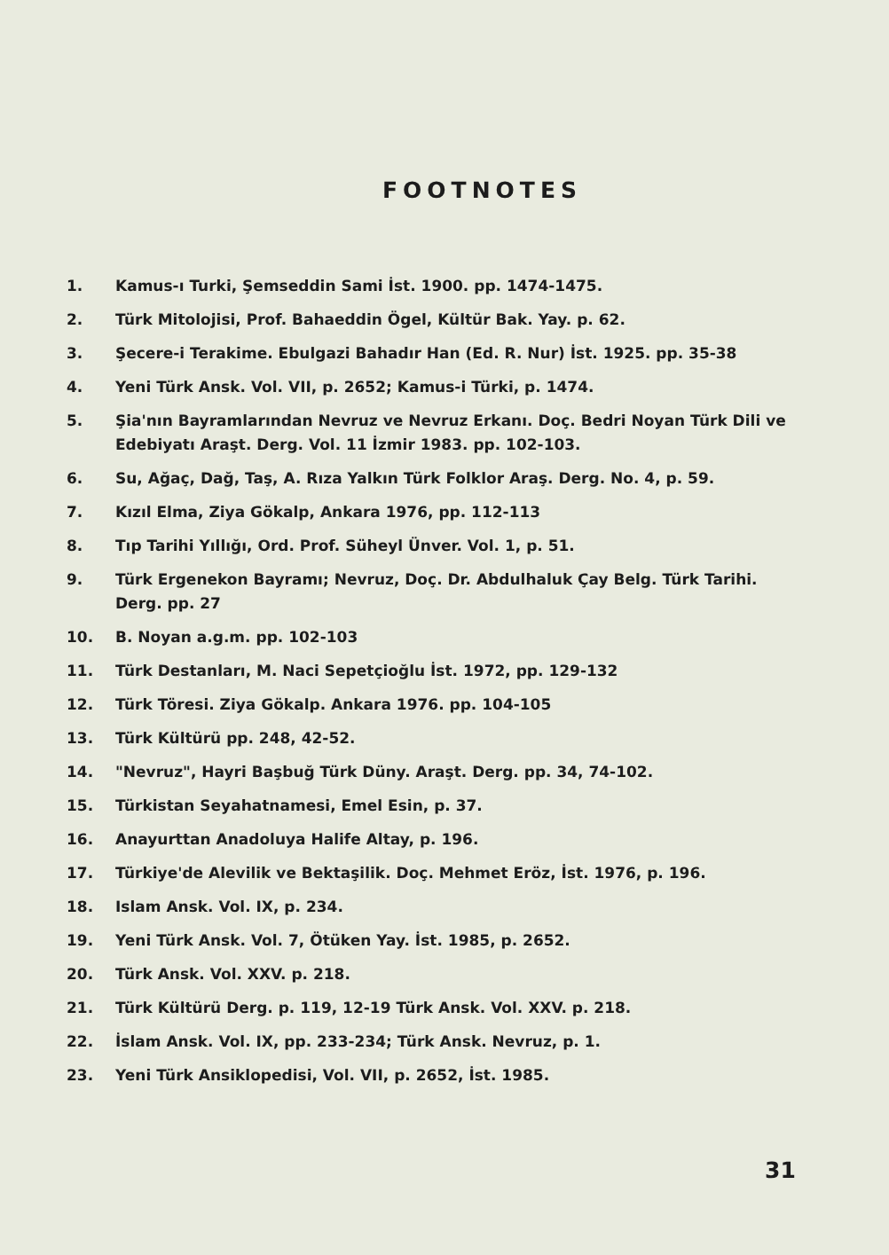FOOTNOTES
1. Kamus-ı Turki, Şemseddin Sami İst. 1900. pp. 1474-1475.
2. Türk Mitolojisi, Prof. Bahaeddin Ögel, Kültür Bak. Yay. p. 62.
3. Şecere-i Terakime. Ebulgazi Bahadır Han (Ed. R. Nur) İst. 1925. pp. 35-38
4. Yeni Türk Ansk. Vol. VII, p. 2652; Kamus-i Türki, p. 1474.
5. Şia'nın Bayramlarından Nevruz ve Nevruz Erkanı. Doç. Bedri Noyan Türk Dili ve Edebiyatı Araşt. Derg. Vol. 11 İzmir 1983. pp. 102-103.
6. Su, Ağaç, Dağ, Taş, A. Rıza Yalkın Türk Folklor Araş. Derg. No. 4, p. 59.
7. Kızıl Elma, Ziya Gökalp, Ankara 1976, pp. 112-113
8. Tıp Tarihi Yıllığı, Ord. Prof. Süheyl Ünver. Vol. 1, p. 51.
9. Türk Ergenekon Bayramı; Nevruz, Doç. Dr. Abdulhaluk Çay Belg. Türk Tarihi. Derg. pp. 27
10. B. Noyan a.g.m. pp. 102-103
11. Türk Destanları, M. Naci Sepetçioğlu İst. 1972, pp. 129-132
12. Türk Töresi. Ziya Gökalp. Ankara 1976. pp. 104-105
13. Türk Kültürü pp. 248, 42-52.
14. "Nevruz", Hayri Başbuğ Türk Düny. Araşt. Derg. pp. 34, 74-102.
15. Türkistan Seyahatnamesi, Emel Esin, p. 37.
16. Anayurttan Anadoluya Halife Altay, p. 196.
17. Türkiye'de Alevilik ve Bektaşilik. Doç. Mehmet Eröz, İst. 1976, p. 196.
18. Islam Ansk. Vol. IX, p. 234.
19. Yeni Türk Ansk. Vol. 7, Ötüken Yay. İst. 1985, p. 2652.
20. Türk Ansk. Vol. XXV. p. 218.
21. Türk Kültürü Derg. p. 119, 12-19 Türk Ansk. Vol. XXV. p. 218.
22. İslam Ansk. Vol. IX, pp. 233-234; Türk Ansk. Nevruz, p. 1.
23. Yeni Türk Ansiklopedisi, Vol. VII, p. 2652, İst. 1985.
31